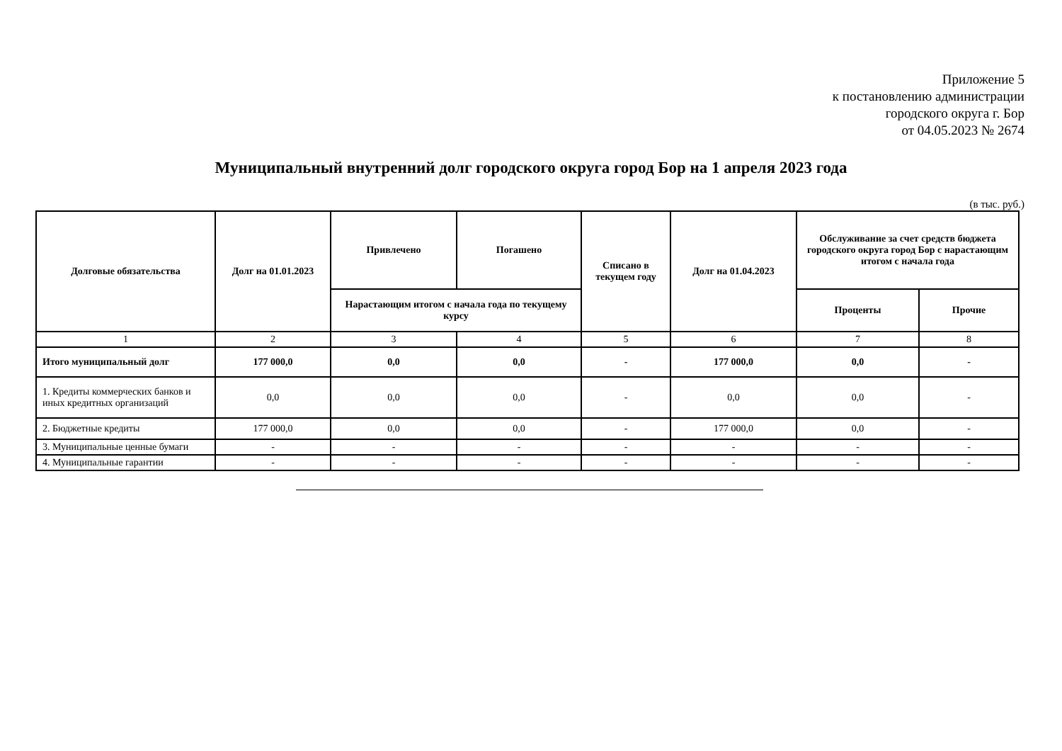Приложение 5
к постановлению администрации
городского округа г. Бор
от 04.05.2023 № 2674
Муниципальный внутренний долг городского округа город Бор на 1 апреля 2023 года
(в тыс. руб.)
| Долговые обязательства | Долг на 01.01.2023 | Привлечено | Погашено | Списано в текущем году | Долг на 01.04.2023 | Обслуживание за счет средств бюджета городского округа город Бор с нарастающим итогом с начала года | |
| --- | --- | --- | --- | --- | --- | --- | --- |
| | | Нарастающим итогом с начала года по текущему курсу | | | | Проценты | Прочие |
| 1 | 2 | 3 | 4 | 5 | 6 | 7 | 8 |
| Итого муниципальный долг | 177 000,0 | 0,0 | 0,0 | - | 177 000,0 | 0,0 | - |
| 1. Кредиты коммерческих банков и иных кредитных организаций | 0,0 | 0,0 | 0,0 | - | 0,0 | 0,0 | - |
| 2. Бюджетные кредиты | 177 000,0 | 0,0 | 0,0 | - | 177 000,0 | 0,0 | - |
| 3. Муниципальные ценные бумаги | - | - | - | - | - | - | - |
| 4. Муниципальные гарантии | - | - | - | - | - | - | - |